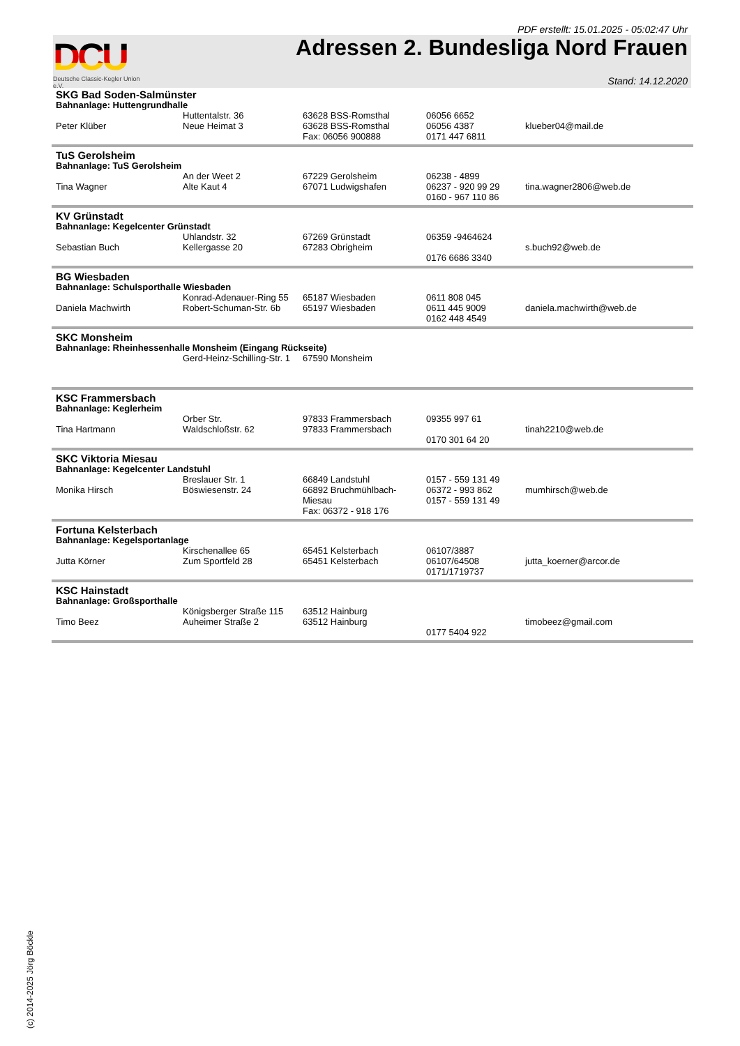PDF erstellt: 15.01.2025 - 05:02:47 Uhr
DCU
Deutsche Classic-Kegler Union e.V.
Adressen 2. Bundesliga Nord Frauen
Stand: 14.12.2020
| SKG Bad Soden-Salmünster | | | | |
| Bahnanlage: Huttengrundhalle | | | | |
| Peter Klüber | Huttentalstr. 36 Neue Heimat 3 | 63628 BSS-Romsthal 63628 BSS-Romsthal Fax: 06056 900888 | 06056 6652 06056 4387 0171 447 6811 | klueber04@mail.de |
| TuS Gerolsheim | | | | |
| Bahnanlage: TuS Gerolsheim | | | | |
| Tina Wagner | An der Weet 2 Alte Kaut 4 | 67229 Gerolsheim 67071 Ludwigshafen | 06238 - 4899 06237 - 920 99 29 0160 - 967 110 86 | tina.wagner2806@web.de |
| KV Grünstadt | | | | |
| Bahnanlage: Kegelcenter Grünstadt | | | | |
| Sebastian Buch | Uhlandstr. 32 Kellergasse 20 | 67269 Grünstadt 67283 Obrigheim | 06359 -9464624 0176 6686 3340 | s.buch92@web.de |
| BG Wiesbaden | | | | |
| Bahnanlage: Schulsporthalle Wiesbaden | | | | |
| Daniela Machwirth | Konrad-Adenauer-Ring 55 Robert-Schuman-Str. 6b | 65187 Wiesbaden 65197 Wiesbaden | 0611 808 045 0611 445 9009 0162 448 4549 | daniela.machwirth@web.de |
| SKC Monsheim | | | | |
| Bahnanlage: Rheinhessenhalle Monsheim (Eingang Rückseite) | | | | |
| | Gerd-Heinz-Schilling-Str. 1 | 67590 Monsheim | | |
| KSC Frammersbach | | | | |
| Bahnanlage: Keglerheim | | | | |
| Tina Hartmann | Orber Str. Waldschloßstr. 62 | 97833 Frammersbach 97833 Frammersbach | 09355 997 61 0170 301 64 20 | tinah2210@web.de |
| SKC Viktoria Miesau | | | | |
| Bahnanlage: Kegelcenter Landstuhl | | | | |
| Monika Hirsch | Breslauer Str. 1 Böswiesenstr. 24 | 66849 Landstuhl 66892 Bruchmühlbach-Miesau Fax: 06372 - 918 176 | 0157 - 559 131 49 06372 - 993 862 0157 - 559 131 49 | mumhirsch@web.de |
| Fortuna Kelsterbach | | | | |
| Bahnanlage: Kegelsportanlage | | | | |
| Jutta Körner | Kirschenallee 65 Zum Sportfeld 28 | 65451 Kelsterbach 65451 Kelsterbach | 06107/3887 06107/64508 0171/1719737 | jutta_koerner@arcor.de |
| KSC Hainstadt | | | | |
| Bahnanlage: Großsporthalle | | | | |
| Timo Beez | Königsberger Straße 115 Auheimer Straße 2 | 63512 Hainburg 63512 Hainburg | 0177 5404 922 | timobeez@gmail.com |
(c) 2014-2025 Jörg Böckle